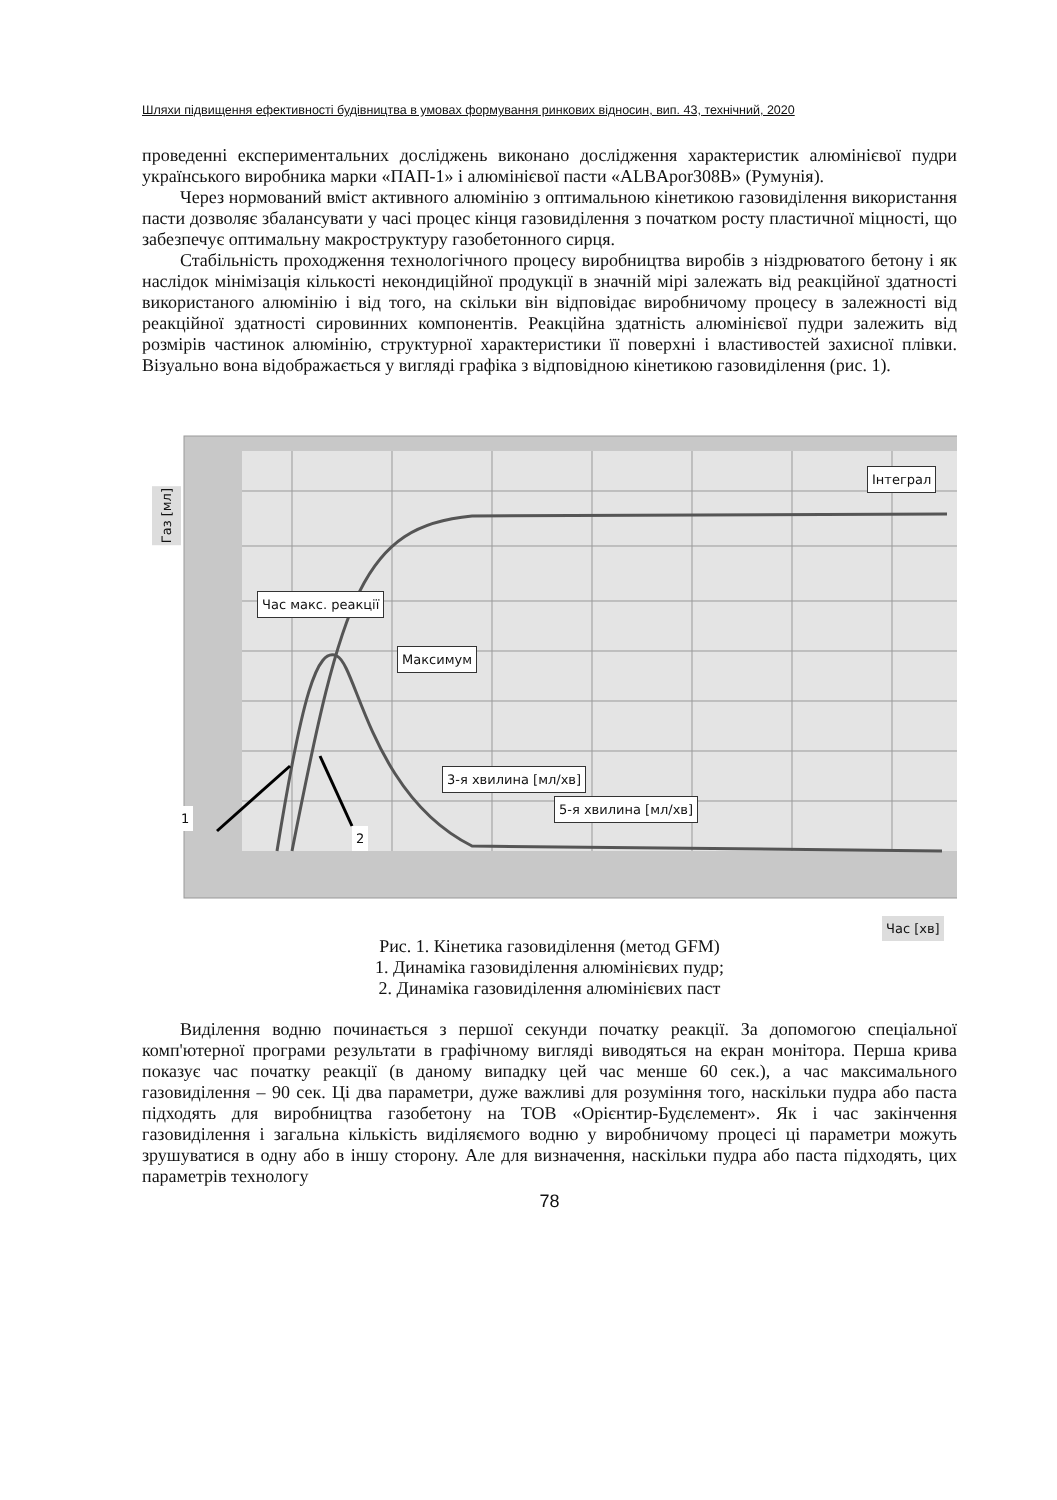Шляхи підвищення ефективності будівництва в умовах формування ринкових відносин, вип. 43, технічний, 2020
проведенні експериментальних досліджень виконано дослідження характеристик алюмінієвої пудри українського виробника марки «ПАП-1» і алюмінієвої пасти «ALBApor308B» (Румунія).
Через нормований вміст активного алюмінію з оптимальною кінетикою газовиділення використання пасти дозволяє збалансувати у часі процес кінця газовиділення з початком росту пластичної міцності, що забезпечує оптимальну макроструктуру газобетонного сирця.
Стабільність проходження технологічного процесу виробництва виробів з ніздрюватого бетону і як наслідок мінімізація кількості некондиційної продукції в значній мірі залежать від реакційної здатності використаного алюмінію і від того, на скільки він відповідає виробничому процесу в залежності від реакційної здатності сировинних компонентів. Реакційна здатність алюмінієвої пудри залежить від розмірів частинок алюмінію, структурної характеристики її поверхні і властивостей захисної плівки. Візуально вона відображається у вигляді графіка з відповідною кінетикою газовиділення (рис. 1).
Газ [мл]
Інтеграл
Час макс. реакції
Максимум
3-я хвилина [мл/хв]
5-я хвилина [мл/хв]
1
2
Час [хв]
Рис. 1. Кінетика газовиділення (метод GFM)
1. Динаміка газовиділення алюмінієвих пудр;
2. Динаміка газовиділення алюмінієвих паст
Виділення водню починається з першої секунди початку реакції. За допомогою спеціальної комп'ютерної програми результати в графічному вигляді виводяться на екран монітора. Перша крива показує час початку реакції (в даному випадку цей час менше 60 сек.), а час максимального газовиділення – 90 сек. Ці два параметри, дуже важливі для розуміння того, наскільки пудра або паста підходять для виробництва газобетону на ТОВ «Орієнтир-Будєлемент». Як і час закінчення газовиділення і загальна кількість виділяємого водню у виробничому процесі ці параметри можуть зрушуватися в одну або в іншу сторону. Але для визначення, наскільки пудра або паста підходять, цих параметрів технологу
78